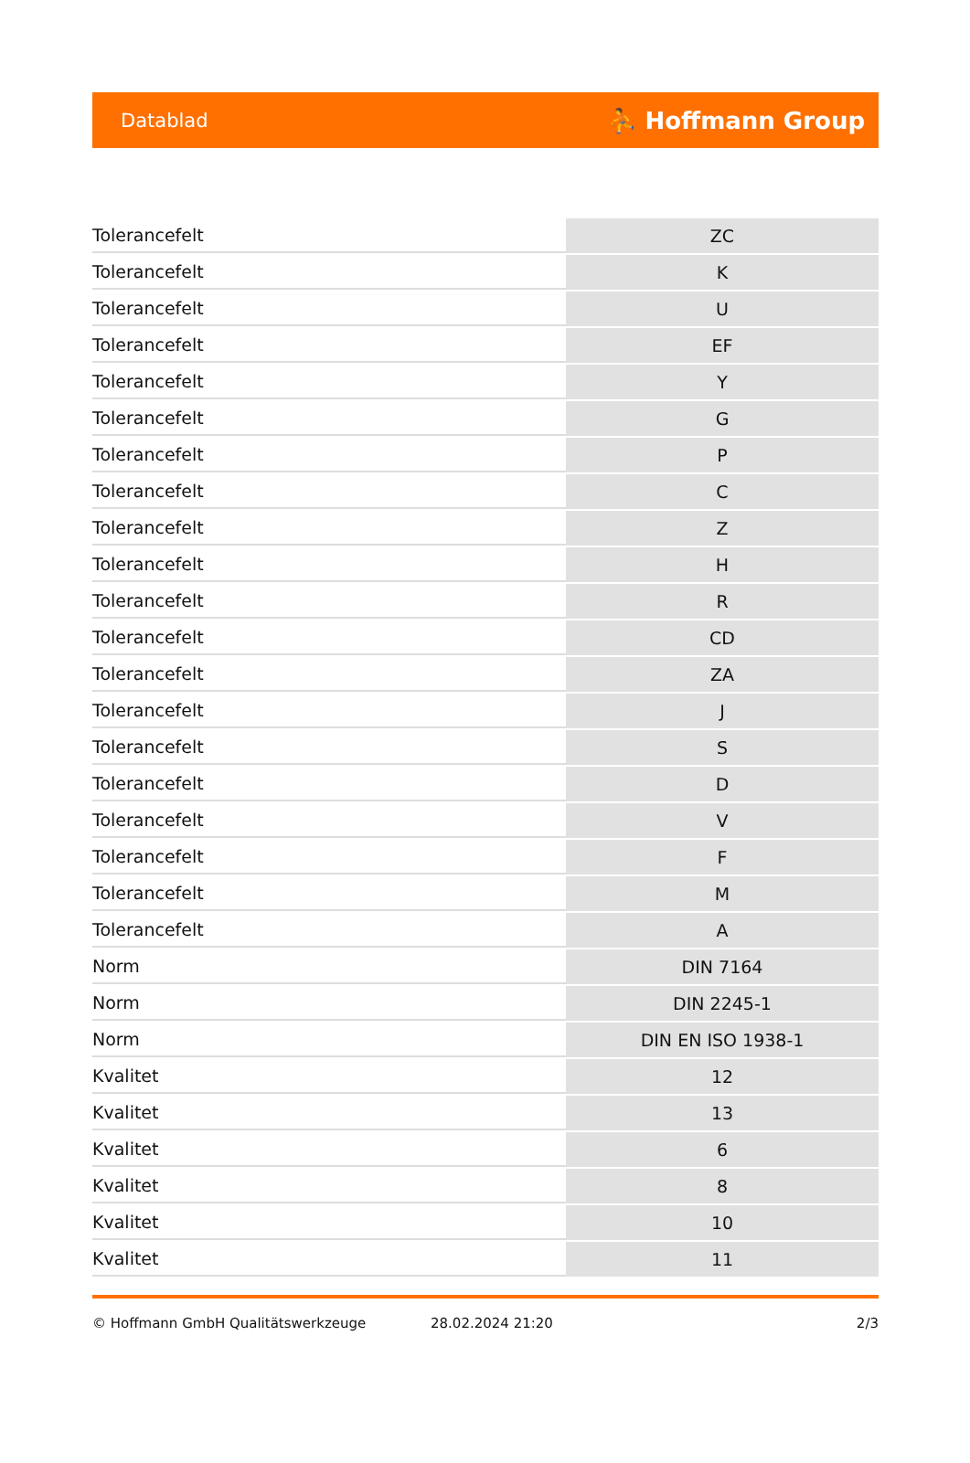Datablad ⛹ Hoffmann Group
| Tolerancefelt | ZC |
| Tolerancefelt | K |
| Tolerancefelt | U |
| Tolerancefelt | EF |
| Tolerancefelt | Y |
| Tolerancefelt | G |
| Tolerancefelt | P |
| Tolerancefelt | C |
| Tolerancefelt | Z |
| Tolerancefelt | H |
| Tolerancefelt | R |
| Tolerancefelt | CD |
| Tolerancefelt | ZA |
| Tolerancefelt | J |
| Tolerancefelt | S |
| Tolerancefelt | D |
| Tolerancefelt | V |
| Tolerancefelt | F |
| Tolerancefelt | M |
| Tolerancefelt | A |
| Norm | DIN 7164 |
| Norm | DIN 2245-1 |
| Norm | DIN EN ISO 1938-1 |
| Kvalitet | 12 |
| Kvalitet | 13 |
| Kvalitet | 6 |
| Kvalitet | 8 |
| Kvalitet | 10 |
| Kvalitet | 11 |
© Hoffmann GmbH Qualitätswerkzeuge 28.02.2024 21:20 2/3